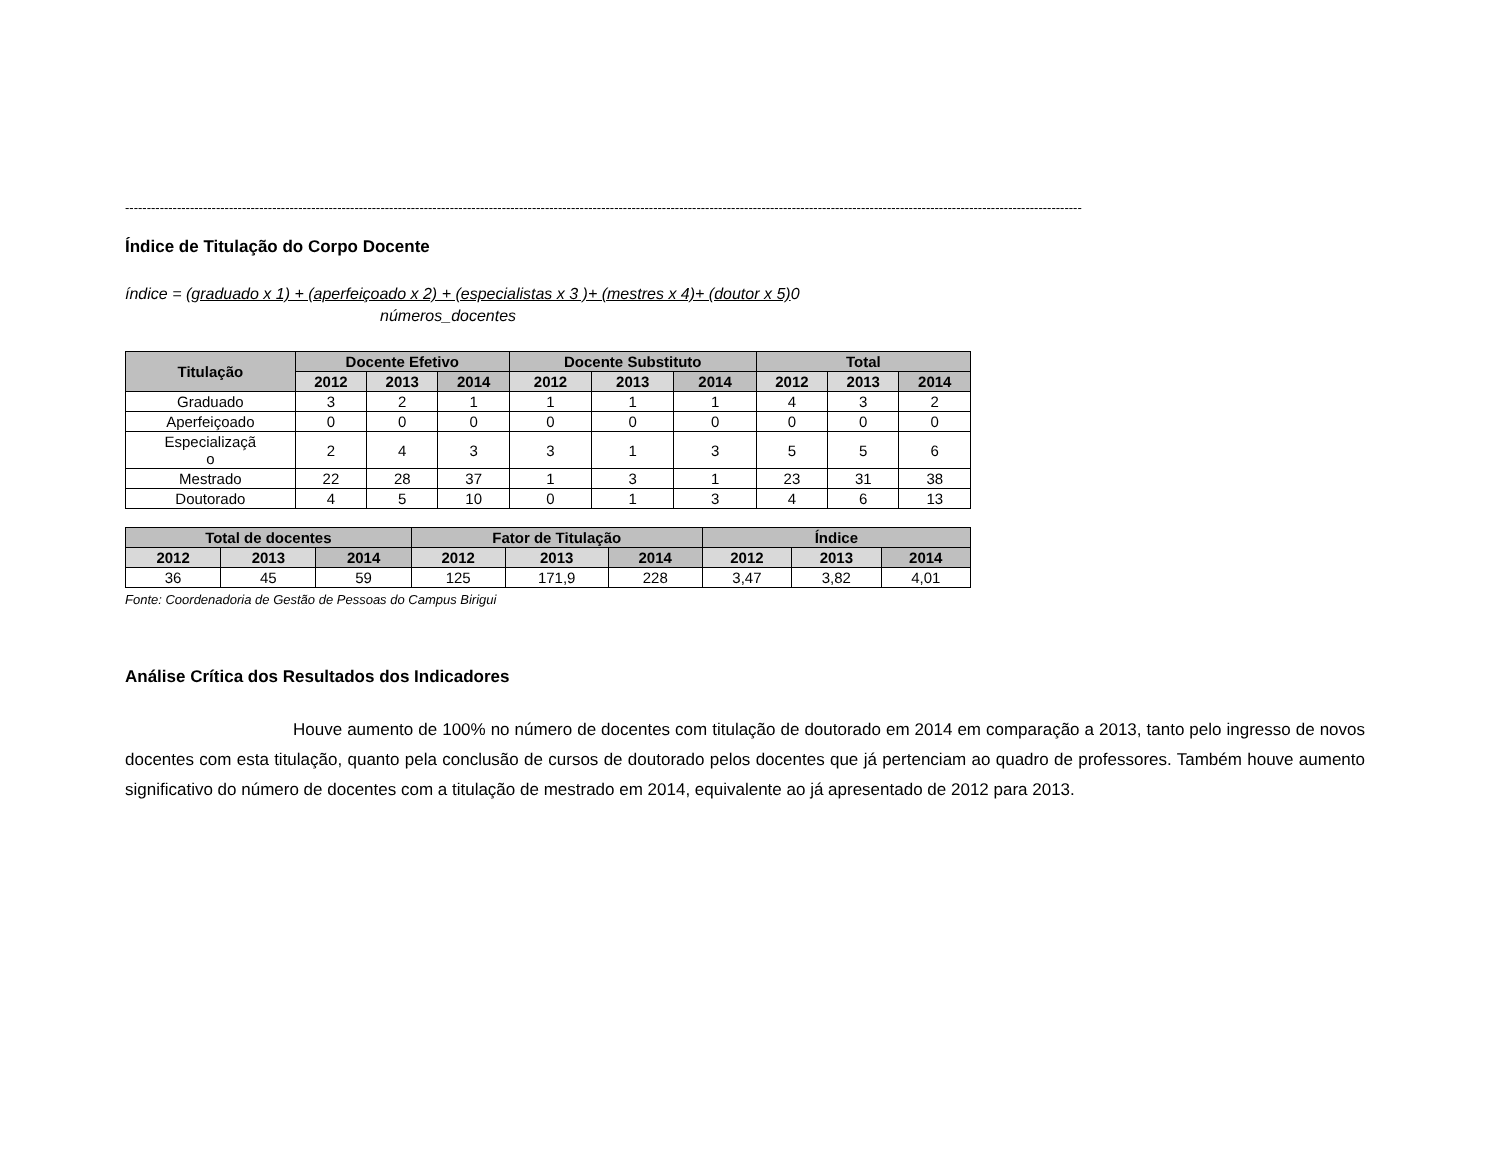-----------------------------------------------------------------------------------------------------------------------------------------------------------------------------------------------------------------------------
Índice de Titulação do Corpo Docente
índice = (graduado x 1) + (aperfeiçoado x 2) + (especialistas x 3 )+ (mestres x 4)+ (doutor x 5) 0
números_docentes
| Titulação | Docente Efetivo | | | Docente Substituto | | | Total | | |
| --- | --- | --- | --- | --- | --- | --- | --- | --- | --- |
| | 2012 | 2013 | 2014 | 2012 | 2013 | 2014 | 2012 | 2013 | 2014 |
| Graduado | 3 | 2 | 1 | 1 | 1 | 1 | 4 | 3 | 2 |
| Aperfeiçoado | 0 | 0 | 0 | 0 | 0 | 0 | 0 | 0 | 0 |
| Especializaçã o | 2 | 4 | 3 | 3 | 1 | 3 | 5 | 5 | 6 |
| Mestrado | 22 | 28 | 37 | 1 | 3 | 1 | 23 | 31 | 38 |
| Doutorado | 4 | 5 | 10 | 0 | 1 | 3 | 4 | 6 | 13 |
| Total de docentes | | | Fator de Titulação | | | Índice | | |
| --- | --- | --- | --- | --- | --- | --- | --- | --- |
| 2012 | 2013 | 2014 | 2012 | 2013 | 2014 | 2012 | 2013 | 2014 |
| 36 | 45 | 59 | 125 | 171,9 | 228 | 3,47 | 3,82 | 4,01 |
Fonte: Coordenadoria de Gestão de Pessoas do Campus Birigui
Análise Crítica dos Resultados dos Indicadores
Houve aumento de 100% no número de docentes com titulação de doutorado em 2014 em comparação a 2013, tanto pelo ingresso de novos docentes com esta titulação, quanto pela conclusão de cursos de doutorado pelos docentes que já pertenciam ao quadro de professores. Também houve aumento significativo do número de docentes com a titulação de mestrado em 2014, equivalente ao já apresentado de 2012 para 2013.